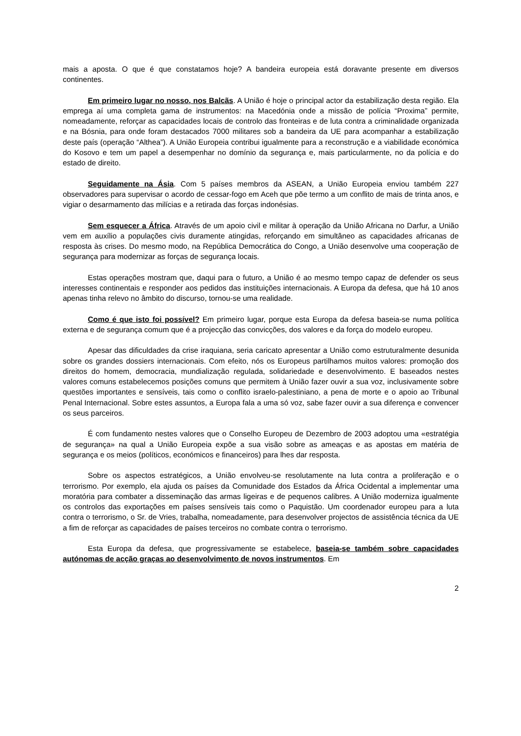mais a aposta. O que é que constatamos hoje? A bandeira europeia está doravante presente em diversos continentes.
Em primeiro lugar no nosso, nos Balcãs. A União é hoje o principal actor da estabilização desta região. Ela emprega aí uma completa gama de instrumentos: na Macedónia onde a missão de polícia “Proxima” permite, nomeadamente, reforçar as capacidades locais de controlo das fronteiras e de luta contra a criminalidade organizada e na Bósnia, para onde foram destacados 7000 militares sob a bandeira da UE para acompanhar a estabilização deste país (operação “Althea”). A União Europeia contribui igualmente para a reconstrução e a viabilidade económica do Kosovo e tem um papel a desempenhar no domínio da segurança e, mais particularmente, no da polícia e do estado de direito.
Seguidamente na Ásia. Com 5 países membros da ASEAN, a União Europeia enviou também 227 observadores para supervisar o acordo de cessar-fogo em Aceh que põe termo a um conflito de mais de trinta anos, e vigiar o desarmamento das milícias e a retirada das forças indonésias.
Sem esquecer a África. Através de um apoio civil e militar à operação da União Africana no Darfur, a União vem em auxílio a populações civis duramente atingidas, reforçando em simultâneo as capacidades africanas de resposta às crises. Do mesmo modo, na República Democrática do Congo, a União desenvolve uma cooperação de segurança para modernizar as forças de segurança locais.
Estas operações mostram que, daqui para o futuro, a União é ao mesmo tempo capaz de defender os seus interesses continentais e responder aos pedidos das instituições internacionais. A Europa da defesa, que há 10 anos apenas tinha relevo no âmbito do discurso, tornou-se uma realidade.
Como é que isto foi possível? Em primeiro lugar, porque esta Europa da defesa baseia-se numa política externa e de segurança comum que é a projecção das convicções, dos valores e da força do modelo europeu.
Apesar das dificuldades da crise iraquiana, seria caricato apresentar a União como estruturalmente desunida sobre os grandes dossiers internacionais. Com efeito, nós os Europeus partilhamos muitos valores: promoção dos direitos do homem, democracia, mundialização regulada, solidariedade e desenvolvimento. E baseados nestes valores comuns estabelecemos posições comuns que permitem à União fazer ouvir a sua voz, inclusivamente sobre questões importantes e sensíveis, tais como o conflito israelo-palestiniano, a pena de morte e o apoio ao Tribunal Penal Internacional. Sobre estes assuntos, a Europa fala a uma só voz, sabe fazer ouvir a sua diferença e convencer os seus parceiros.
É com fundamento nestes valores que o Conselho Europeu de Dezembro de 2003 adoptou uma «estratégia de segurança» na qual a União Europeia expõe a sua visão sobre as ameaças e as apostas em matéria de segurança e os meios (políticos, económicos e financeiros) para lhes dar resposta.
Sobre os aspectos estratégicos, a União envolveu-se resolutamente na luta contra a proliferação e o terrorismo. Por exemplo, ela ajuda os países da Comunidade dos Estados da África Ocidental a implementar uma moratória para combater a disseminação das armas ligeiras e de pequenos calibres. A União moderniza igualmente os controlos das exportações em países sensíveis tais como o Paquistão. Um coordenador europeu para a luta contra o terrorismo, o Sr. de Vries, trabalha, nomeadamente, para desenvolver projectos de assistência técnica da UE a fim de reforçar as capacidades de países terceiros no combate contra o terrorismo.
Esta Europa da defesa, que progressivamente se estabelece, baseia-se também sobre capacidades autónomas de acção graças ao desenvolvimento de novos instrumentos. Em
2